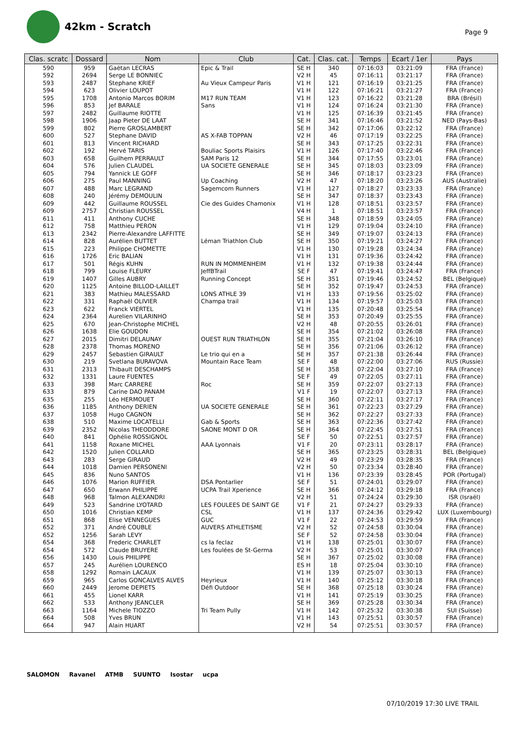42km - Scratch
Page 9
| Clas. scratc | Dossard | Nom | Club | Cat. | Clas. cat. | Temps | Ecart / 1er | Pays |
| --- | --- | --- | --- | --- | --- | --- | --- | --- |
| 590 | 959 | Gaëtan LECRAS | Epic & Trail | SE H | 340 | 07:16:03 | 03:21:09 | FRA (France) |
| 592 | 2694 | Serge LE BONNIEC | | V2 H | 45 | 07:16:11 | 03:21:17 | FRA (France) |
| 593 | 2487 | Stephane KRIEF | Au Vieux Campeur Paris | V1 H | 121 | 07:16:19 | 03:21:25 | FRA (France) |
| 594 | 623 | Olivier LOUPOT | | V1 H | 122 | 07:16:21 | 03:21:27 | FRA (France) |
| 595 | 1708 | Antonio Marcos BORIM | M17 RUN TEAM | V1 H | 123 | 07:16:22 | 03:21:28 | BRA (Brésil) |
| 596 | 853 | Jef BARALE | Sans | V1 H | 124 | 07:16:24 | 03:21:30 | FRA (France) |
| 597 | 2482 | Guillaume RIOTTE | | V1 H | 125 | 07:16:39 | 03:21:45 | FRA (France) |
| 598 | 1906 | Jaap Pieter DE LAAT | | SE H | 341 | 07:16:46 | 03:21:52 | NED (Pays-Bas) |
| 599 | 802 | Pierre GROSLAMBERT | | SE H | 342 | 07:17:06 | 03:22:12 | FRA (France) |
| 600 | 527 | Stephane DAVID | AS X-FAB TOPPAN | V2 H | 46 | 07:17:19 | 03:22:25 | FRA (France) |
| 601 | 813 | Vincent RICHARD | | SE H | 343 | 07:17:25 | 03:22:31 | FRA (France) |
| 602 | 192 | Hervé TARIS | Bouliac Sports Plaisirs | V1 H | 126 | 07:17:40 | 03:22:46 | FRA (France) |
| 603 | 658 | Guilhem PERRAULT | SAM Paris 12 | SE H | 344 | 07:17:55 | 03:23:01 | FRA (France) |
| 604 | 576 | Julien CLAUDEL | UA SOCIETE GENERALE | SE H | 345 | 07:18:03 | 03:23:09 | FRA (France) |
| 605 | 794 | Yannick LE GOFF | | SE H | 346 | 07:18:17 | 03:23:23 | FRA (France) |
| 606 | 275 | Paul MANNING | Up Coaching | V2 H | 47 | 07:18:20 | 03:23:26 | AUS (Australie) |
| 607 | 488 | Marc LEGRAND | Sagemcom Runners | V1 H | 127 | 07:18:27 | 03:23:33 | FRA (France) |
| 608 | 240 | Jérémy DEMOULIN | | SE H | 347 | 07:18:37 | 03:23:43 | FRA (France) |
| 609 | 442 | Guillaume ROUSSEL | Cie des Guides Chamonix | V1 H | 128 | 07:18:51 | 03:23:57 | FRA (France) |
| 609 | 2757 | Christian ROUSSEL | | V4 H | 1 | 07:18:51 | 03:23:57 | FRA (France) |
| 611 | 411 | Anthony CUCHE | | SE H | 348 | 07:18:59 | 03:24:05 | FRA (France) |
| 612 | 758 | Matthieu PERON | | V1 H | 129 | 07:19:04 | 03:24:10 | FRA (France) |
| 613 | 2342 | Pierre-Alexandre LAFFITTE | | SE H | 349 | 07:19:07 | 03:24:13 | FRA (France) |
| 614 | 828 | Aurélien BUTTET | Léman Triathlon Club | SE H | 350 | 07:19:21 | 03:24:27 | FRA (France) |
| 615 | 223 | Philippe CHOMETTE | | V1 H | 130 | 07:19:28 | 03:24:34 | FRA (France) |
| 616 | 1726 | Eric BALIAN | | V1 H | 131 | 07:19:36 | 03:24:42 | FRA (France) |
| 617 | 501 | Régis KUHN | RUN IN MOMMENHEIM | V1 H | 132 | 07:19:38 | 03:24:44 | FRA (France) |
| 618 | 799 | Louise FLEURY | JeffBTrail | SE F | 47 | 07:19:41 | 03:24:47 | FRA (France) |
| 619 | 1407 | Gilles AUBRY | Running Concept | SE H | 351 | 07:19:46 | 03:24:52 | BEL (Belgique) |
| 620 | 1125 | Antoine BILLOD-LAILLET | | SE H | 352 | 07:19:47 | 03:24:53 | FRA (France) |
| 621 | 383 | Mathieu MALESSARD | LONS ATHLE 39 | V1 H | 133 | 07:19:56 | 03:25:02 | FRA (France) |
| 622 | 331 | Raphaël OLIVIER | Champa trail | V1 H | 134 | 07:19:57 | 03:25:03 | FRA (France) |
| 623 | 622 | Franck VIERTEL | | V1 H | 135 | 07:20:48 | 03:25:54 | FRA (France) |
| 624 | 2364 | Aurelien VILARINHO | | SE H | 353 | 07:20:49 | 03:25:55 | FRA (France) |
| 625 | 670 | Jean-Christophe MICHEL | | V2 H | 48 | 07:20:55 | 03:26:01 | FRA (France) |
| 626 | 1638 | Elie GOUDON | | SE H | 354 | 07:21:02 | 03:26:08 | FRA (France) |
| 627 | 2015 | Dimitri DELAUNAY | OUEST RUN TRIATHLON | SE H | 355 | 07:21:04 | 03:26:10 | FRA (France) |
| 628 | 2378 | Thomas MORENO | | SE H | 356 | 07:21:06 | 03:26:12 | FRA (France) |
| 629 | 2457 | Sebastien GIRAULT | Le trio qui en a | SE H | 357 | 07:21:38 | 03:26:44 | FRA (France) |
| 630 | 219 | Svetlana BURAVOVA | Mountain Race Team | SE F | 48 | 07:22:00 | 03:27:06 | RUS (Russie) |
| 631 | 2313 | Thibault DESCHAMPS | | SE H | 358 | 07:22:04 | 03:27:10 | FRA (France) |
| 632 | 1331 | Laure FUENTES | | SE F | 49 | 07:22:05 | 03:27:11 | FRA (France) |
| 633 | 398 | Marc CARRERE | Roc | SE H | 359 | 07:22:07 | 03:27:13 | FRA (France) |
| 633 | 879 | Carine DAO PANAM | | V1 F | 19 | 07:22:07 | 03:27:13 | FRA (France) |
| 635 | 255 | Léo HERMOUET | | SE H | 360 | 07:22:11 | 03:27:17 | FRA (France) |
| 636 | 1185 | Anthony DERIEN | UA SOCIETE GENERALE | SE H | 361 | 07:22:23 | 03:27:29 | FRA (France) |
| 637 | 1058 | Hugo CAGNON | | SE H | 362 | 07:22:27 | 03:27:33 | FRA (France) |
| 638 | 510 | Maxime LOCATELLI | Gab & Sports | SE H | 363 | 07:22:36 | 03:27:42 | FRA (France) |
| 639 | 2352 | Nicolas THEODDORE | SAONE MONT D OR | SE H | 364 | 07:22:45 | 03:27:51 | FRA (France) |
| 640 | 841 | Ophélie ROSSIGNOL | | SE F | 50 | 07:22:51 | 03:27:57 | FRA (France) |
| 641 | 1158 | Roxane MICHEL | AAA Lyonnais | V1 F | 20 | 07:23:11 | 03:28:17 | FRA (France) |
| 642 | 1520 | Julien COLLARD | | SE H | 365 | 07:23:25 | 03:28:31 | BEL (Belgique) |
| 643 | 283 | Serge GIRAUD | | V2 H | 49 | 07:23:29 | 03:28:35 | FRA (France) |
| 644 | 1018 | Damien PERSONENI | | V2 H | 50 | 07:23:34 | 03:28:40 | FRA (France) |
| 645 | 836 | Nuno SANTOS | | V1 H | 136 | 07:23:39 | 03:28:45 | POR (Portugal) |
| 646 | 1076 | Marion RUFFIER | DSA Pontarlier | SE F | 51 | 07:24:01 | 03:29:07 | FRA (France) |
| 647 | 650 | Erwann PHILIPPE | UCPA Trail Xperience | SE H | 366 | 07:24:12 | 03:29:18 | FRA (France) |
| 648 | 968 | Talmon ALEXANDRI | | V2 H | 51 | 07:24:24 | 03:29:30 | ISR (Israël) |
| 649 | 523 | Sandrine LYOTARD | LES FOULEES DE SAINT GE | V1 F | 21 | 07:24:27 | 03:29:33 | FRA (France) |
| 650 | 1016 | Christian KEMP | CSL | V1 H | 137 | 07:24:36 | 03:29:42 | LUX (Luxembourg) |
| 651 | 868 | Elise VENNEGUES | GUC | V1 F | 22 | 07:24:53 | 03:29:59 | FRA (France) |
| 652 | 371 | André COUBLE | AUVERS ATHLETISME | V2 H | 52 | 07:24:58 | 03:30:04 | FRA (France) |
| 652 | 1256 | Sarah LEVY | | SE F | 52 | 07:24:58 | 03:30:04 | FRA (France) |
| 654 | 368 | Frederic CHARLET | cs la feclaz | V1 H | 138 | 07:25:01 | 03:30:07 | FRA (France) |
| 654 | 572 | Claude BRUYERE | Les foulées de St-Germa | V2 H | 53 | 07:25:01 | 03:30:07 | FRA (France) |
| 656 | 1430 | Louis PHILIPPE | | SE H | 367 | 07:25:02 | 03:30:08 | FRA (France) |
| 657 | 245 | Aurélien LOURENCO | | ES H | 18 | 07:25:04 | 03:30:10 | FRA (France) |
| 658 | 1292 | Romain LACAUX | | V1 H | 139 | 07:25:07 | 03:30:13 | FRA (France) |
| 659 | 965 | Carlos GONCALVES ALVES | Heyrieux | V1 H | 140 | 07:25:12 | 03:30:18 | FRA (France) |
| 660 | 2449 | Jerome DEPIETS | Défi Outdoor | SE H | 368 | 07:25:18 | 03:30:24 | FRA (France) |
| 661 | 455 | Lionel KARR | | V1 H | 141 | 07:25:19 | 03:30:25 | FRA (France) |
| 662 | 533 | Anthony JEANCLER | | SE H | 369 | 07:25:28 | 03:30:34 | FRA (France) |
| 663 | 1164 | Michele TIOZZO | Tri Team Pully | V1 H | 142 | 07:25:32 | 03:30:38 | SUI (Suisse) |
| 664 | 508 | Yves BRUN | | V1 H | 143 | 07:25:51 | 03:30:57 | FRA (France) |
| 664 | 947 | Alain HUART | | V2 H | 54 | 07:25:51 | 03:30:57 | FRA (France) |
SALOMON Ravanel ATMB SUUNTO Isostar ucpa
07/10/2019 17:30 LIVE TRAIL